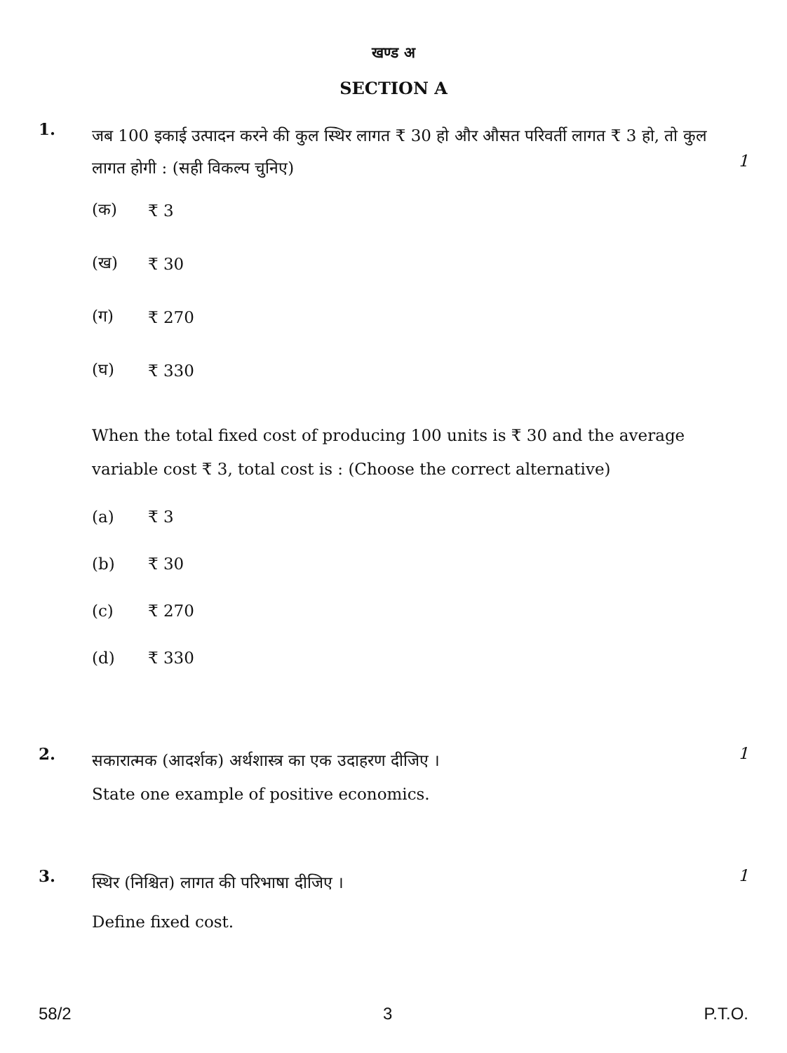खण्ड अ
SECTION A
1.
जब 100 इकाई उत्पादन करने की कुल स्थिर लागत ₹ 30 हो और औसत परिवर्ती लागत ₹ 3 हो, तो कुल लागत होगी : (सही विकल्प चुनिए)
1
(क) ₹ 3
(ख) ₹ 30
(ग) ₹ 270
(घ) ₹ 330
When the total fixed cost of producing 100 units is ₹ 30 and the average variable cost ₹ 3, total cost is : (Choose the correct alternative)
(a) ₹ 3
(b) ₹ 30
(c) ₹ 270
(d) ₹ 330
2.
सकारात्मक (आदर्शक) अर्थशास्त्र का एक उदाहरण दीजिए ।
1
State one example of positive economics.
3.
स्थिर (निश्चित) लागत की परिभाषा दीजिए ।
1
Define fixed cost.
58/2 3 P.T.O.